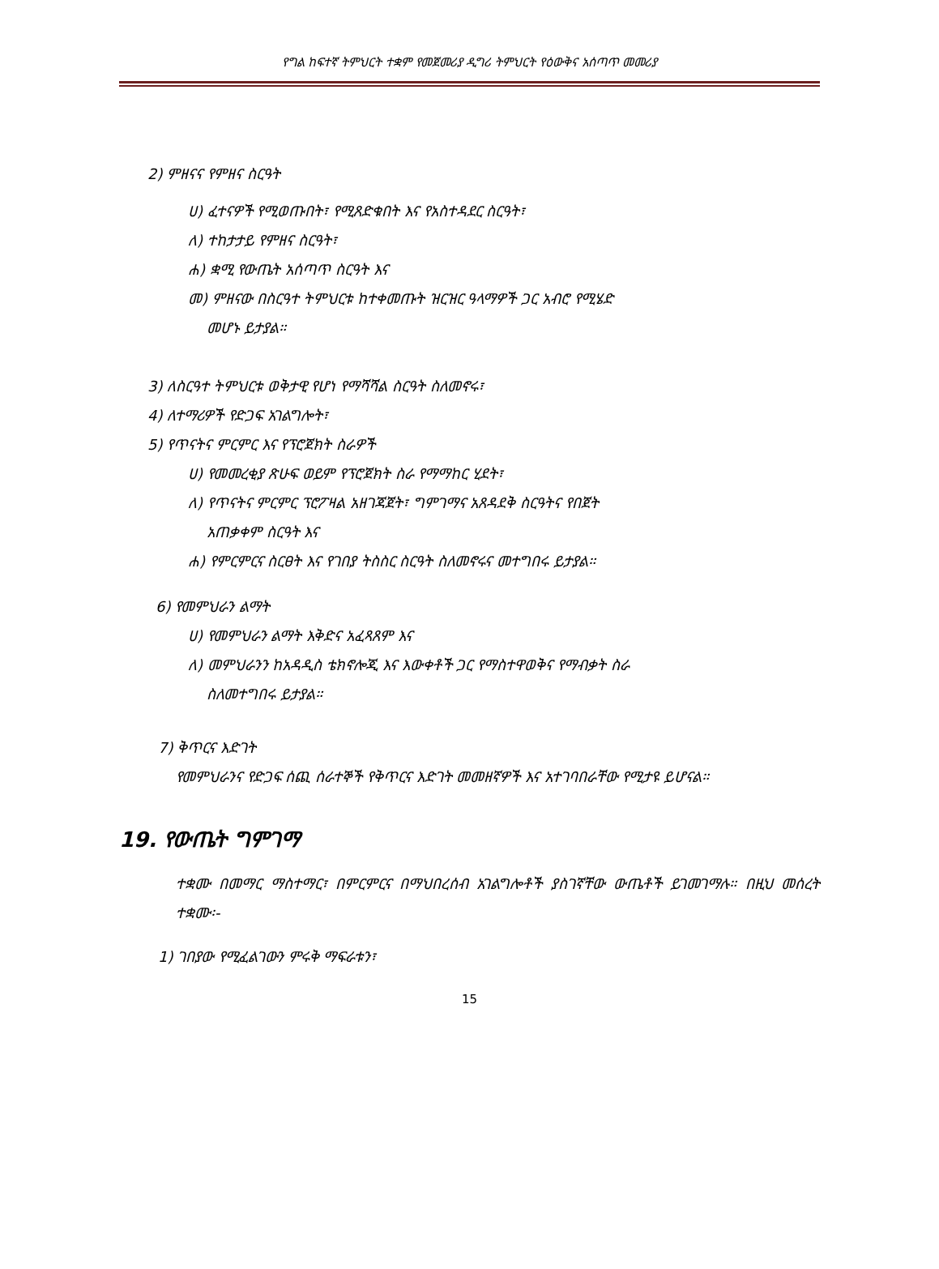የግል ከፍተኛ ትምህርት ተቋም የመጀመሪያ ዲግሪ ትምህርት የዕውቅና አሰጣጥ መመሪያ
2) ምዘናና የምዘና ስርዓት
ሀ) ፈተናዎች የሚወጡበት፣ የሚጸድቁበት እና የአስተዳደር ስርዓት፣
ለ) ተከታታይ የምዘና ስርዓት፣
ሐ) ቋሚ የውጤት አሰጣጥ ስርዓት እና
መ) ምዘናው በስርዓተ ትምህርቱ ከተቀመጡት ዝርዝር ዓላማዎች ጋር አብሮ የሚሄድ
መሆኑ ይታያል።
3) ለስርዓተ ትምህርቱ ወቅታዊ የሆነ የማሻሻል ስርዓት ስለመኖሩ፣
4) ለተማሪዎች የድጋፍ አገልግሎት፣
5) የጥናትና ምርምር እና የፕሮጀክት ስራዎች
ሀ) የመመረቂያ ጽሁፍ ወይም የፕሮጀክት ስራ የማማከር ሂደት፣
ለ) የጥናትና ምርምር ፕሮፖዛል አዘገጃጀት፣ ግምገማና አጸዳደቅ ስርዓትና የበጀት
አጠቃቀም ስርዓት እና
ሐ) የምርምርና ስርፀት እና የገበያ ትስስር ስርዓት ስለመኖሩና መተግበሩ ይታያል።
6) የመምህራን ልማት
ሀ) የመምህራን ልማት እቅድና አፈጻጸም እና
ለ) መምህራንን ከአዳዲስ ቴክኖሎጂ እና እውቀቶች ጋር የማስተዋወቅና የማብቃት ስራ
ስለመተግበሩ ይታያል።
7) ቅጥርና እድገት
የመምህራንና የድጋፍ ሰጪ ሰራተኞች የቅጥርና እድገት መመዘኛዎች እና አተገባበራቸው የሚታዩ ይሆናል።
19. የውጤት ግምገማ
ተቋሙ በመማር ማስተማር፣ በምርምርና በማህበረሰብ አገልግሎቶች ያስገኛቸው ውጤቶች ይገመገማሉ። በዚህ መሰረት ተቋሙ፡-
1) ገበያው የሚፈልገውን ምሩቅ ማፍራቱን፣
15